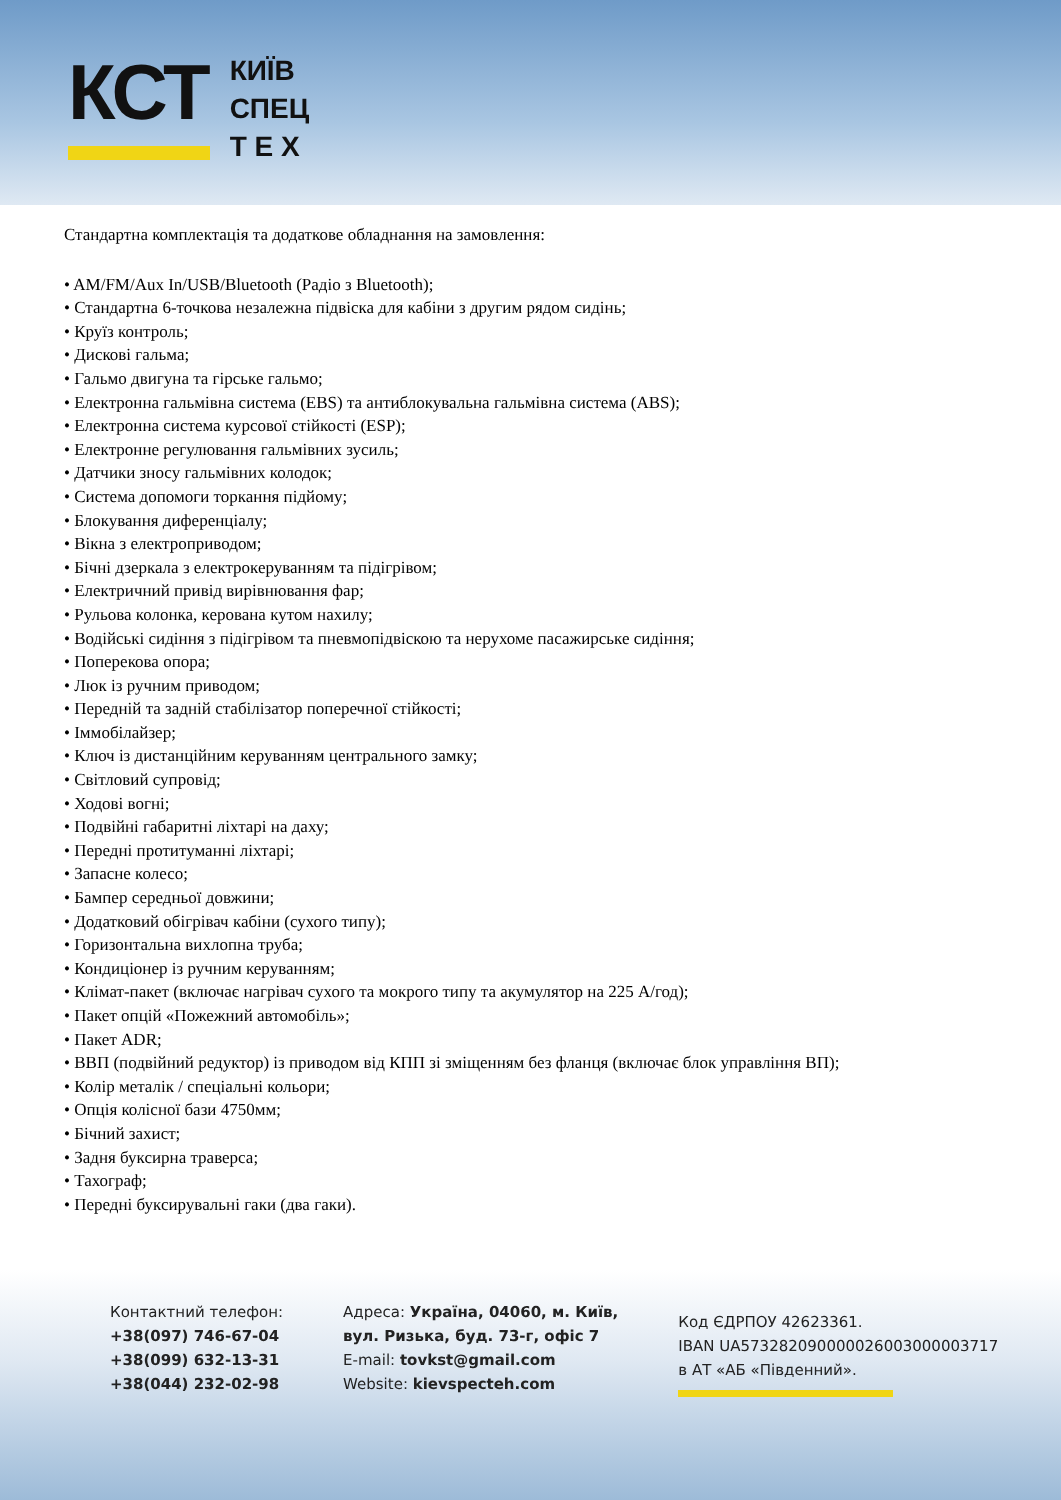КСТ КИЇВ
СПЕЦ
Т Е Х
Стандартна комплектація та додаткове обладнання на замовлення:
• AM/FM/Aux In/USB/Bluetooth (Радіо з Bluetooth);
• Стандартна 6-точкова незалежна підвіска для кабіни з другим рядом сидінь;
• Круїз контроль;
• Дискові гальма;
• Гальмо двигуна та гірське гальмо;
• Електронна гальмівна система (EBS) та антиблокувальна гальмівна система (ABS);
• Електронна система курсової стійкості (ESP);
• Електронне регулювання гальмівних зусиль;
• Датчики зносу гальмівних колодок;
• Система допомоги торкання підйому;
• Блокування диференціалу;
• Вікна з електроприводом;
• Бічні дзеркала з електрокеруванням та підігрівом;
• Електричний привід вирівнювання фар;
• Рульова колонка, керована кутом нахилу;
• Водійські сидіння з підігрівом та пневмопідвіскою та нерухоме пасажирське сидіння;
• Поперекова опора;
• Люк із ручним приводом;
• Передній та задній стабілізатор поперечної стійкості;
• Іммобілайзер;
• Ключ із дистанційним керуванням центрального замку;
• Світловий супровід;
• Ходові вогні;
• Подвійні габаритні ліхтарі на даху;
• Передні протитуманні ліхтарі;
• Запасне колесо;
• Бампер середньої довжини;
• Додатковий обігрівач кабіни (сухого типу);
• Горизонтальна вихлопна труба;
• Кондиціонер із ручним керуванням;
• Клімат-пакет (включає нагрівач сухого та мокрого типу та акумулятор на 225 А/год);
• Пакет опцій «Пожежний автомобіль»;
• Пакет ADR;
• ВВП (подвійний редуктор) із приводом від КПП зі зміщенням без фланця (включає блок управління ВП);
• Колір металік / спеціальні кольори;
• Опція колісної бази 4750мм;
• Бічний захист;
• Задня буксирна траверса;
• Тахограф;
• Передні буксирувальні гаки (два гаки).
Контактний телефон:
+38(097) 746-67-04
+38(099) 632-13-31
+38(044) 232-02-98
Адреса: Україна, 04060, м. Київ,
вул. Ризька, буд. 73-г, офіс 7
E-mail: tovkst@gmail.com
Website: kievspecteh.com
Код ЄДРПОУ 42623361.
IBAN UA573282090000026003000003717
в АТ «АБ «Південний».